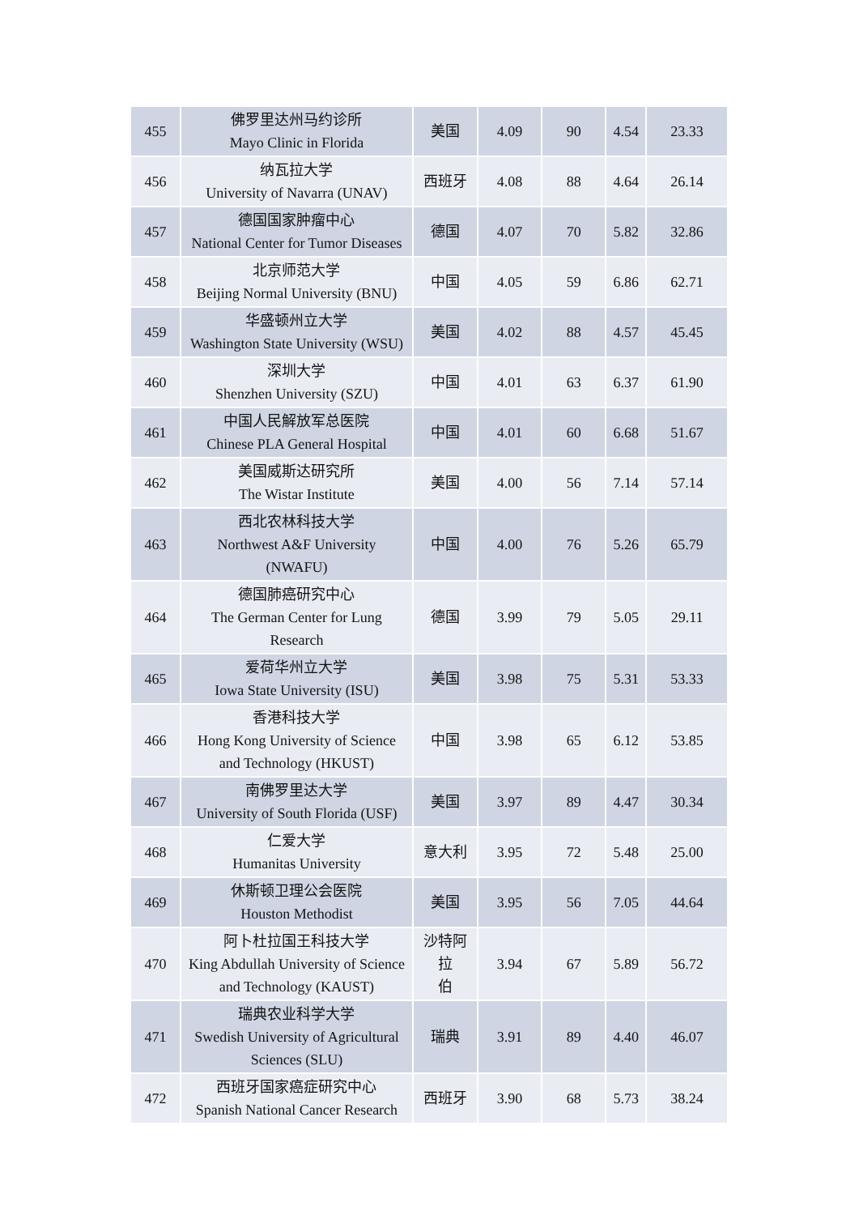| 455 | 佛罗里达州马约诊所 Mayo Clinic in Florida | 美国 | 4.09 | 90 | 4.54 | 23.33 |
| 456 | 纳瓦拉大学 University of Navarra (UNAV) | 西班牙 | 4.08 | 88 | 4.64 | 26.14 |
| 457 | 德国国家肿瘤中心 National Center for Tumor Diseases | 德国 | 4.07 | 70 | 5.82 | 32.86 |
| 458 | 北京师范大学 Beijing Normal University (BNU) | 中国 | 4.05 | 59 | 6.86 | 62.71 |
| 459 | 华盛顿州立大学 Washington State University (WSU) | 美国 | 4.02 | 88 | 4.57 | 45.45 |
| 460 | 深圳大学 Shenzhen University (SZU) | 中国 | 4.01 | 63 | 6.37 | 61.90 |
| 461 | 中国人民解放军总医院 Chinese PLA General Hospital | 中国 | 4.01 | 60 | 6.68 | 51.67 |
| 462 | 美国威斯达研究所 The Wistar Institute | 美国 | 4.00 | 56 | 7.14 | 57.14 |
| 463 | 西北农林科技大学 Northwest A&F University (NWAFU) | 中国 | 4.00 | 76 | 5.26 | 65.79 |
| 464 | 德国肺癌研究中心 The German Center for Lung Research | 德国 | 3.99 | 79 | 5.05 | 29.11 |
| 465 | 爱荷华州立大学 Iowa State University (ISU) | 美国 | 3.98 | 75 | 5.31 | 53.33 |
| 466 | 香港科技大学 Hong Kong University of Science and Technology (HKUST) | 中国 | 3.98 | 65 | 6.12 | 53.85 |
| 467 | 南佛罗里达大学 University of South Florida (USF) | 美国 | 3.97 | 89 | 4.47 | 30.34 |
| 468 | 仁爱大学 Humanitas University | 意大利 | 3.95 | 72 | 5.48 | 25.00 |
| 469 | 休斯顿卫理公会医院 Houston Methodist | 美国 | 3.95 | 56 | 7.05 | 44.64 |
| 470 | 阿卜杜拉国王科技大学 King Abdullah University of Science and Technology (KAUST) | 沙特阿拉 伯 | 3.94 | 67 | 5.89 | 56.72 |
| 471 | 瑞典农业科学大学 Swedish University of Agricultural Sciences (SLU) | 瑞典 | 3.91 | 89 | 4.40 | 46.07 |
| 472 | 西班牙国家癌症研究中心 Spanish National Cancer Research | 西班牙 | 3.90 | 68 | 5.73 | 38.24 |